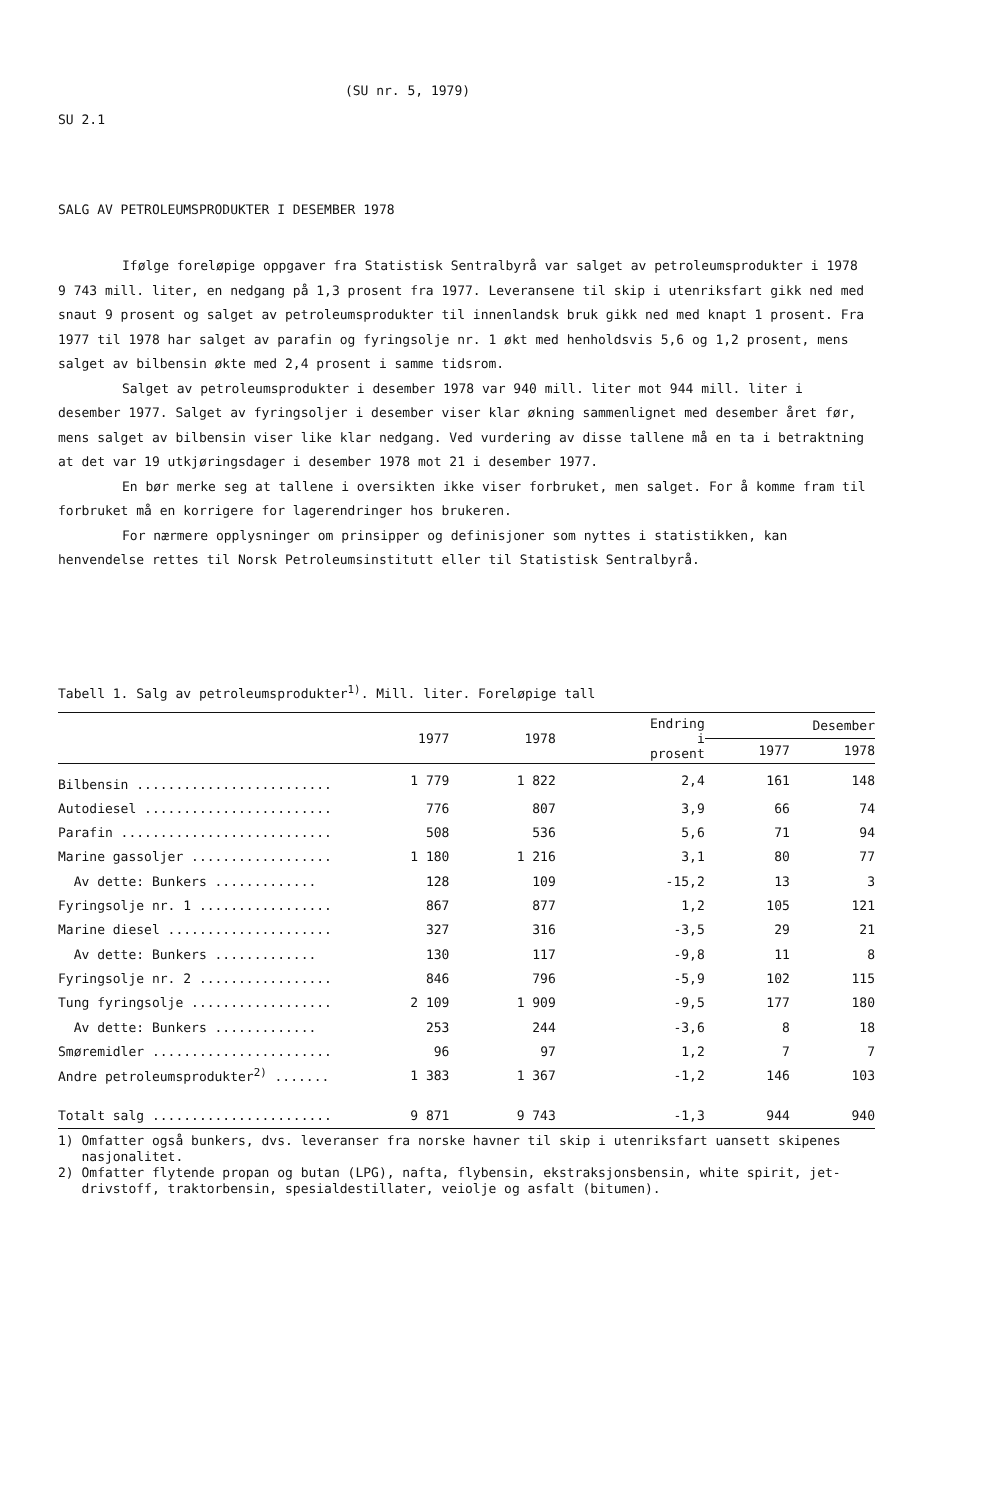(SU nr. 5, 1979)
SU 2.1
SALG AV PETROLEUMSPRODUKTER I DESEMBER 1978
Ifølge foreløpige oppgaver fra Statistisk Sentralbyrå var salget av petroleumsprodukter i 1978 9 743 mill. liter, en nedgang på 1,3 prosent fra 1977. Leveransene til skip i utenriksfart gikk ned med snaut 9 prosent og salget av petroleumsprodukter til innenlandsk bruk gikk ned med knapt 1 prosent. Fra 1977 til 1978 har salget av parafin og fyringsolje nr. 1 økt med henholdsvis 5,6 og 1,2 prosent, mens salget av bilbensin økte med 2,4 prosent i samme tidsrom.
Salget av petroleumsprodukter i desember 1978 var 940 mill. liter mot 944 mill. liter i desember 1977. Salget av fyringsoljer i desember viser klar økning sammenlignet med desember året før, mens salget av bilbensin viser like klar nedgang. Ved vurdering av disse tallene må en ta i betraktning at det var 19 utkjøringsdager i desember 1978 mot 21 i desember 1977.
En bør merke seg at tallene i oversikten ikke viser forbruket, men salget. For å komme fram til forbruket må en korrigere for lagerendringer hos brukeren.
For nærmere opplysninger om prinsipper og definisjoner som nyttes i statistikken, kan henvendelse rettes til Norsk Petroleumsinstitutt eller til Statistisk Sentralbyrå.
Tabell 1. Salg av petroleumsprodukter<sup>1)</sup>. Mill. liter. Foreløpige tall
| | 1977 | 1978 | Endring i prosent | Desember | |
| --- | --- | --- | --- | --- | --- |
| | | | | 1977 | 1978 |
| Bilbensin ......................... | 1 779 | 1 822 | 2,4 | 161 | 148 |
| Autodiesel ........................ | 776 | 807 | 3,9 | 66 | 74 |
| Parafin ........................... | 508 | 536 | 5,6 | 71 | 94 |
| Marine gassoljer .................. | 1 180 | 1 216 | 3,1 | 80 | 77 |
| Av dette: Bunkers ............. | 128 | 109 | -15,2 | 13 | 3 |
| Fyringsolje nr. 1 ................. | 867 | 877 | 1,2 | 105 | 121 |
| Marine diesel ..................... | 327 | 316 | -3,5 | 29 | 21 |
| Av dette: Bunkers ............. | 130 | 117 | -9,8 | 11 | 8 |
| Fyringsolje nr. 2 ................. | 846 | 796 | -5,9 | 102 | 115 |
| Tung fyringsolje .................. | 2 109 | 1 909 | -9,5 | 177 | 180 |
| Av dette: Bunkers ............. | 253 | 244 | -3,6 | 8 | 18 |
| Smøremidler ....................... | 96 | 97 | 1,2 | 7 | 7 |
| Andre petroleumsprodukter<sup>2)</sup> ....... | 1 383 | 1 367 | -1,2 | 146 | 103 |
| Totalt salg ....................... | 9 871 | 9 743 | -1,3 | 944 | 940 |
1) Omfatter også bunkers, dvs. leveranser fra norske havner til skip i utenriksfart uansett skipenes
nasjonalitet.
2) Omfatter flytende propan og butan (LPG), nafta, flybensin, ekstraksjonsbensin, white spirit, jet-
drivstoff, traktorbensin, spesialdestillater, veiolje og asfalt (bitumen).